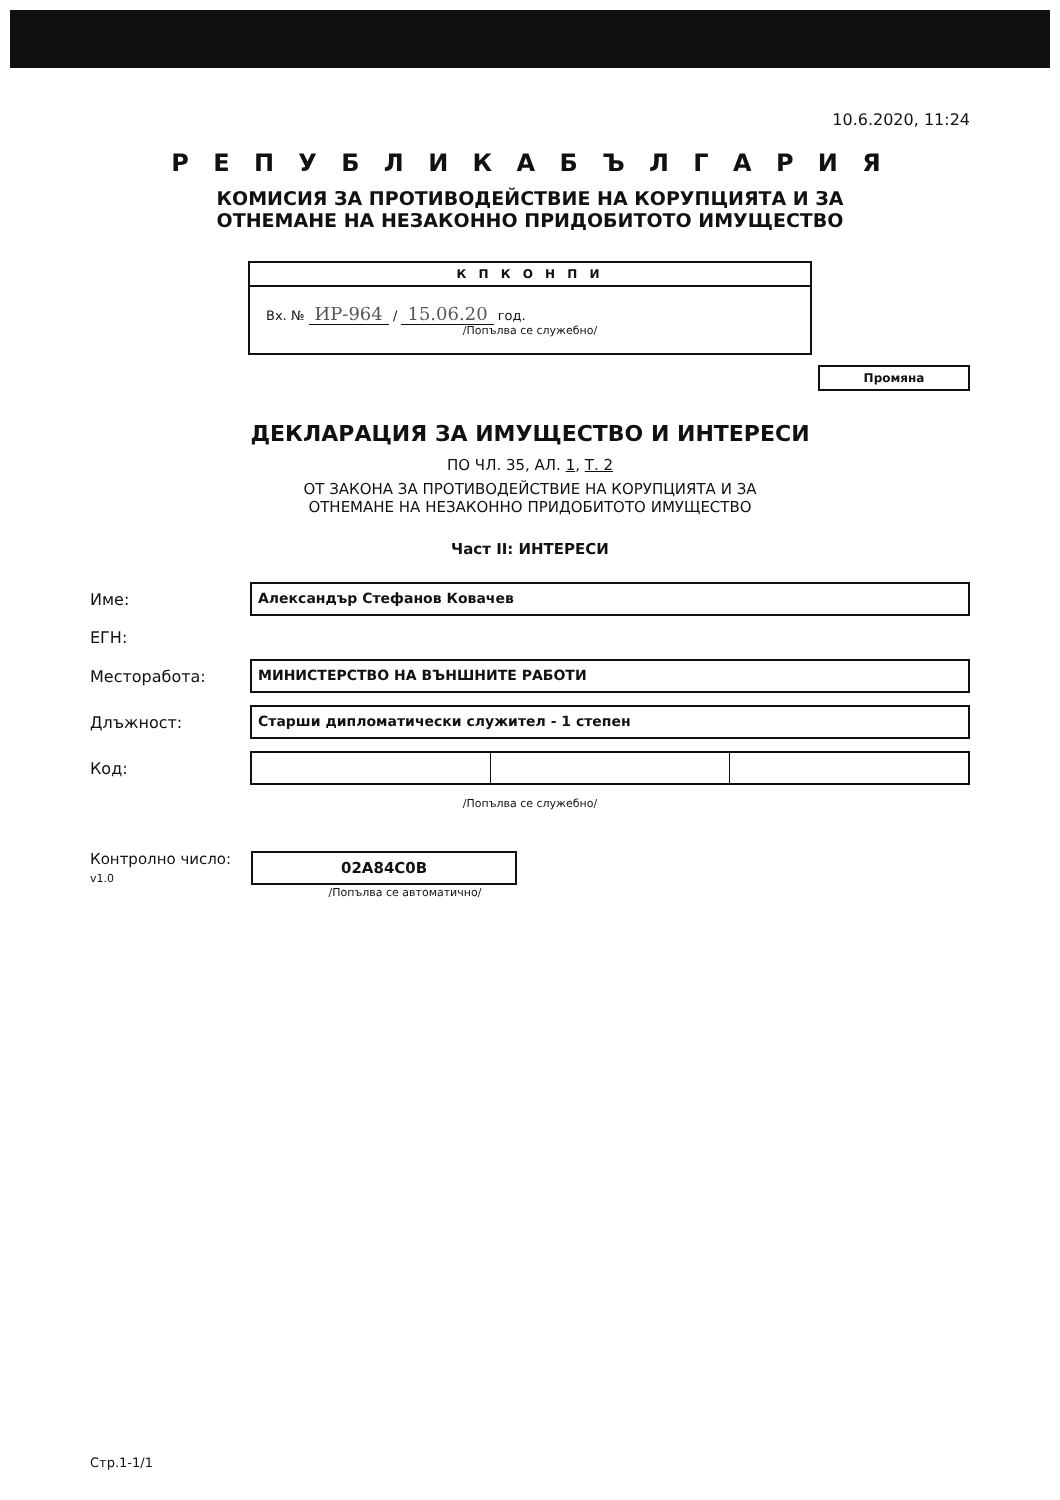10.6.2020, 11:24
Р Е П У Б Л И К А Б Ъ Л Г А Р И Я
КОМИСИЯ ЗА ПРОТИВОДЕЙСТВИЕ НА КОРУПЦИЯТА И ЗА
ОТНЕМАНЕ НА НЕЗАКОННО ПРИДОБИТОТО ИМУЩЕСТВО
К П К О Н П И
Вх. № ИР-964 / 15.06.20 год.
/Попълва се служебно/
Промяна
ДЕКЛАРАЦИЯ ЗА ИМУЩЕСТВО И ИНТЕРЕСИ
ПО ЧЛ. 35, АЛ. 1, Т. 2
ОТ ЗАКОНА ЗА ПРОТИВОДЕЙСТВИЕ НА КОРУПЦИЯТА И ЗА
ОТНЕМАНЕ НА НЕЗАКОННО ПРИДОБИТОТО ИМУЩЕСТВО
Част II: ИНТЕРЕСИ
Име: Александър Стефанов Ковачев
ЕГН:
Месторабота: МИНИСТЕРСТВО НА ВЪНШНИТЕ РАБОТИ
Длъжност: Старши дипломатически служител - 1 степен
Код:
/Попълва се служебно/
Контролно число:
v1.0 02A84C0B
/Попълва се автоматично/
Стр.1-1/1